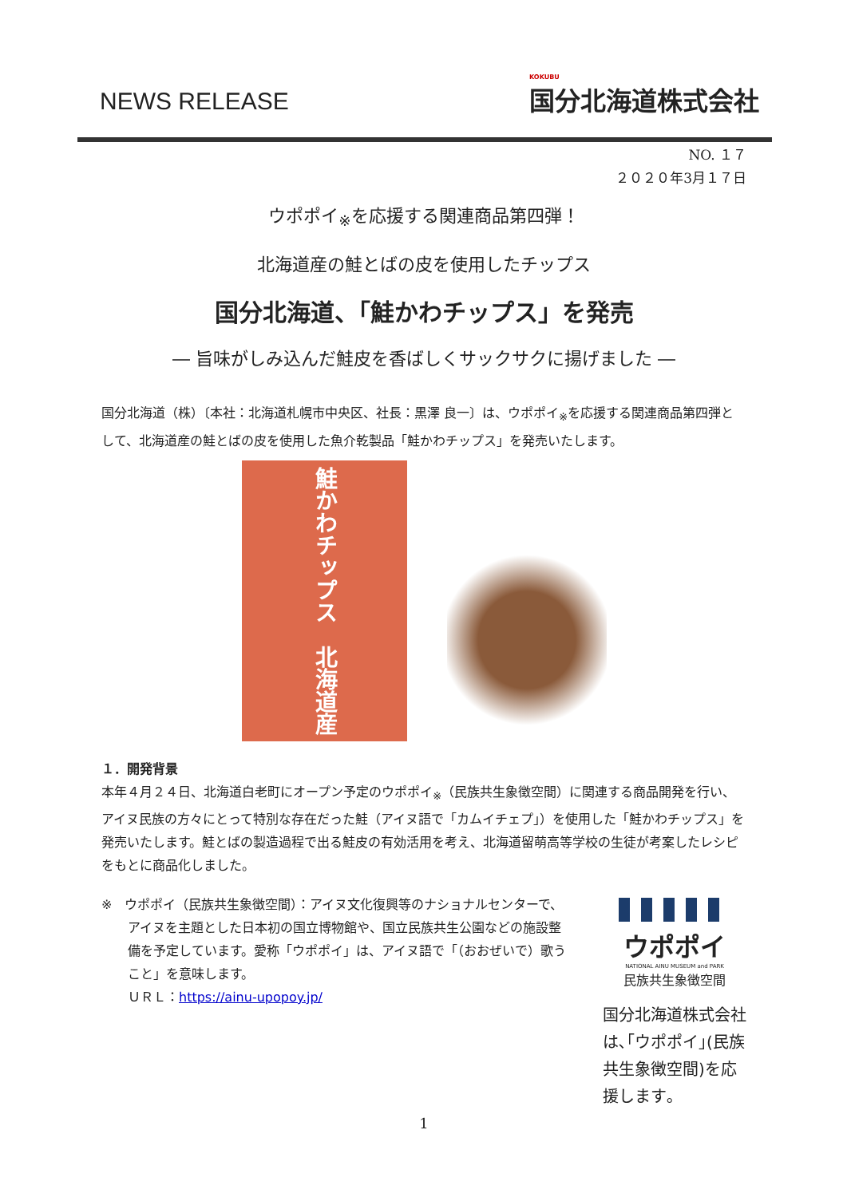NEWS RELEASE KOKUBU
国分北海道株式会社
NO. １７
２０２０年3月１７日
ウポポイ<sub>※</sub>を応援する関連商品第四弾！
北海道産の鮭とばの皮を使用したチップス
国分北海道、「鮭かわチップス」を発売
― 旨味がしみ込んだ鮭皮を香ばしくサックサクに揚げました ―
国分北海道（株）〔本社：北海道札幌市中央区、社長：黒澤 良一〕は、ウポポイ<sub>※</sub>を応援する関連商品第四弾として、北海道産の鮭とばの皮を使用した魚介乾製品「鮭かわチップス」を発売いたします。
鮭かわチップス　北海道産
１．開発背景
本年４月２４日、北海道白老町にオープン予定のウポポイ<sub>※</sub>（民族共生象徴空間）に関連する商品開発を行い、アイヌ民族の方々にとって特別な存在だった鮭（アイヌ語で「カムイチェプ」）を使用した「鮭かわチップス」を発売いたします。鮭とばの製造過程で出る鮭皮の有効活用を考え、北海道留萌高等学校の生徒が考案したレシピをもとに商品化しました。
※　ウポポイ（民族共生象徴空間）：アイヌ文化復興等のナショナルセンターで、
アイヌを主題とした日本初の国立博物館や、国立民族共生公園などの施設整備を予定しています。愛称「ウポポイ」は、アイヌ語で「（おおぜいで）歌うこと」を意味します。
ＵＲＬ：https://ainu-upopoy.jp/
ウポポイ
NATIONAL AINU MUSEUM and PARK
民族共生象徴空間
国分北海道株式会社は､｢ウポポイ｣(民族共生象徴空間)を応援します｡
1